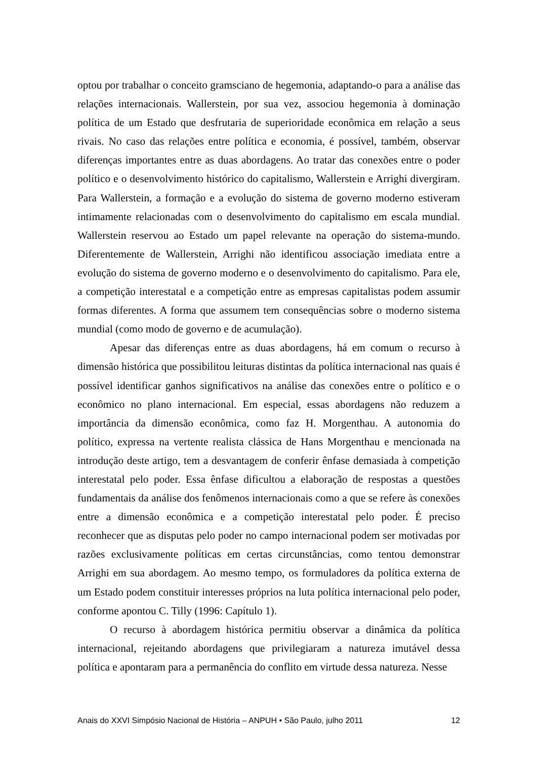optou por trabalhar o conceito gramsciano de hegemonia, adaptando-o para a análise das relações internacionais. Wallerstein, por sua vez, associou hegemonia à dominação política de um Estado que desfrutaria de superioridade econômica em relação a seus rivais. No caso das relações entre política e economia, é possível, também, observar diferenças importantes entre as duas abordagens. Ao tratar das conexões entre o poder político e o desenvolvimento histórico do capitalismo, Wallerstein e Arrighi divergiram. Para Wallerstein, a formação e a evolução do sistema de governo moderno estiveram intimamente relacionadas com o desenvolvimento do capitalismo em escala mundial. Wallerstein reservou ao Estado um papel relevante na operação do sistema-mundo. Diferentemente de Wallerstein, Arrighi não identificou associação imediata entre a evolução do sistema de governo moderno e o desenvolvimento do capitalismo. Para ele, a competição interestatal e a competição entre as empresas capitalistas podem assumir formas diferentes. A forma que assumem tem consequências sobre o moderno sistema mundial (como modo de governo e de acumulação).
Apesar das diferenças entre as duas abordagens, há em comum o recurso à dimensão histórica que possibilitou leituras distintas da política internacional nas quais é possível identificar ganhos significativos na análise das conexões entre o político e o econômico no plano internacional. Em especial, essas abordagens não reduzem a importância da dimensão econômica, como faz H. Morgenthau. A autonomia do político, expressa na vertente realista clássica de Hans Morgenthau e mencionada na introdução deste artigo, tem a desvantagem de conferir ênfase demasiada à competição interestatal pelo poder. Essa ênfase dificultou a elaboração de respostas a questões fundamentais da análise dos fenômenos internacionais como a que se refere às conexões entre a dimensão econômica e a competição interestatal pelo poder. É preciso reconhecer que as disputas pelo poder no campo internacional podem ser motivadas por razões exclusivamente políticas em certas circunstâncias, como tentou demonstrar Arrighi em sua abordagem. Ao mesmo tempo, os formuladores da política externa de um Estado podem constituir interesses próprios na luta política internacional pelo poder, conforme apontou C. Tilly (1996: Capítulo 1).
O recurso à abordagem histórica permitiu observar a dinâmica da política internacional, rejeitando abordagens que privilegiaram a natureza imutável dessa política e apontaram para a permanência do conflito em virtude dessa natureza. Nesse
Anais do XXVI Simpósio Nacional de História – ANPUH • São Paulo, julho 2011 12